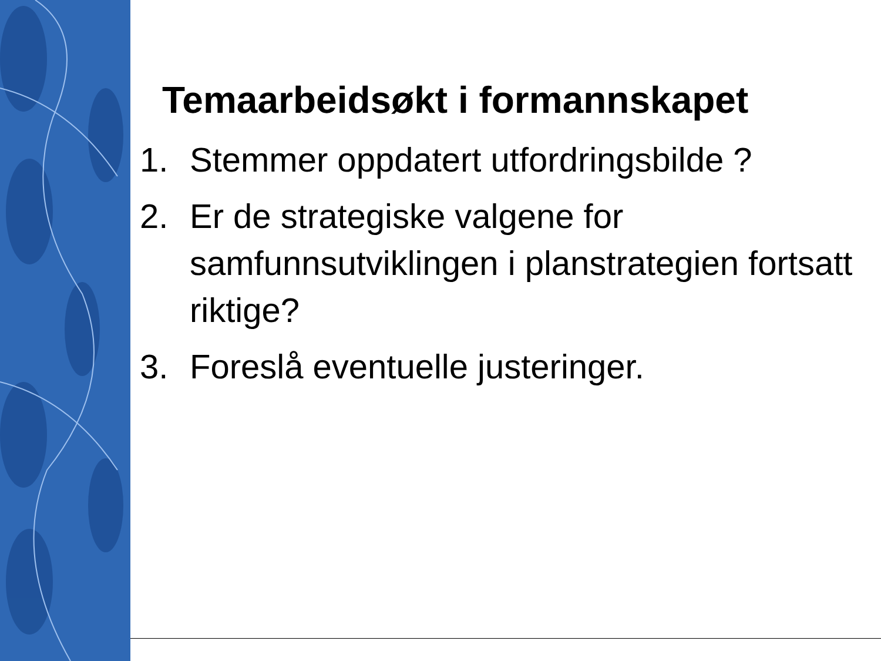Temaarbeidsøkt i formannskapet
1. Stemmer oppdatert utfordringsbilde ?
2. Er de strategiske valgene for samfunnsutviklingen i planstrategien fortsatt riktige?
3. Foreslå eventuelle justeringer.